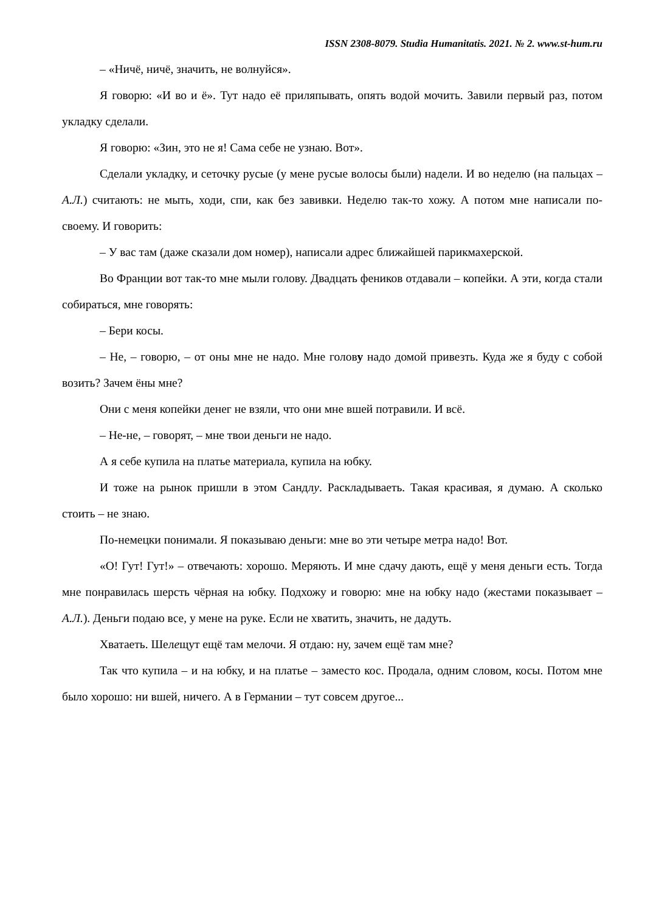ISSN 2308-8079. Studia Humanitatis. 2021. № 2. www.st-hum.ru
– «Ничё, ничё, значить, не волнуйся».
Я говорю: «И во и ё». Тут надо её приляпывать, опять водой мочить. Завили первый раз, потом укладку сделали.
Я говорю: «Зин, это не я! Сама себе не узнаю. Вот».
Сделали укладку, и сеточку русые (у мене русые волосы были) надели. И во неделю (на пальцах – А.Л.) считають: не мыть, ходи, спи, как без завивки. Неделю так-то хожу. А потом мне написали по-своему. И говорить:
– У вас там (даже сказали дом номер), написали адрес ближайшей парикмахерской.
Во Франции вот так-то мне мыли голову. Двадцать феников отдавали – копейки. А эти, когда стали собираться, мне говорять:
– Бери косы.
– Не, – говорю, – от оны мне не надо. Мне голову надо домой привезть. Куда же я буду с собой возить? Зачем ёны мне?
Они с меня копейки денег не взяли, что они мне вшей потравили. И всё.
– Не-не, – говорят, – мне твои деньги не надо.
А я себе купила на платье материала, купила на юбку.
И тоже на рынок пришли в этом Сандлу. Раскладываеть. Такая красивая, я думаю. А сколько стоить – не знаю.
По-немецки понимали. Я показываю деньги: мне во эти четыре метра надо! Вот.
«О! Гут! Гут!» – отвечають: хорошо. Меряють. И мне сдачу дають, ещё у меня деньги есть. Тогда мне понравилась шерсть чёрная на юбку. Подхожу и говорю: мне на юбку надо (жестами показывает – А.Л.). Деньги подаю все, у мене на руке. Если не хватить, значить, не дадуть.
Хватаеть. Шелещут ещё там мелочи. Я отдаю: ну, зачем ещё там мне?
Так что купила – и на юбку, и на платье – заместо кос. Продала, одним словом, косы. Потом мне было хорошо: ни вшей, ничего. А в Германии – тут совсем другое...